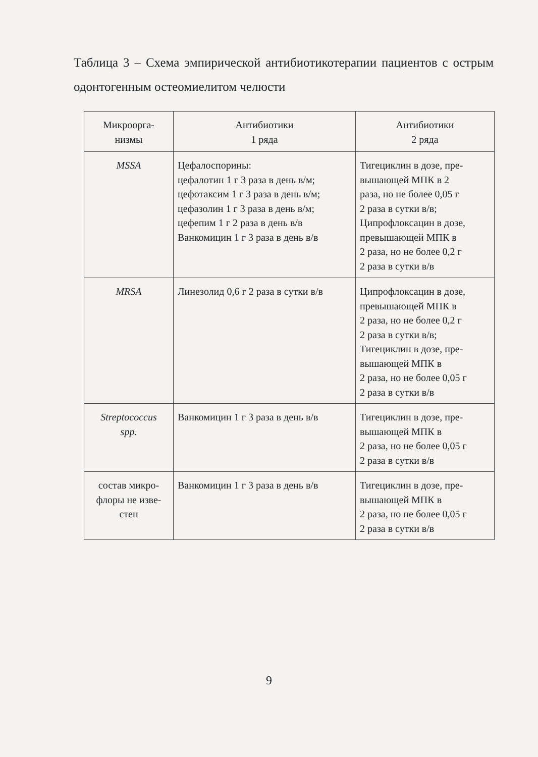Таблица 3 – Схема эмпирической антибиотикотерапии пациентов с острым одонтогенным остеомиелитом челюсти
| Микроорга- низмы | Антибиотики 1 ряда | Антибиотики 2 ряда |
| --- | --- | --- |
| MSSA | Цефалоспорины: цефалотин 1 г 3 раза в день в/м; цефотаксим 1 г 3 раза в день в/м; цефазолин 1 г 3 раза в день в/м; цефепим 1 г 2 раза в день в/в Ванкомицин 1 г 3 раза в день в/в | Тигециклин в дозе, пре- вышающей МПК в 2 раза, но не более 0,05 г 2 раза в сутки в/в; Ципрофлоксацин в дозе, превышающей МПК в 2 раза, но не более 0,2 г 2 раза в сутки в/в |
| MRSA | Линезолид 0,6 г 2 раза в сутки в/в | Ципрофлоксацин в дозе, превышающей МПК в 2 раза, но не более 0,2 г 2 раза в сутки в/в; Тигециклин в дозе, пре- вышающей МПК в 2 раза, но не более 0,05 г 2 раза в сутки в/в |
| Streptococcus spp. | Ванкомицин 1 г 3 раза в день в/в | Тигециклин в дозе, пре- вышающей МПК в 2 раза, но не более 0,05 г 2 раза в сутки в/в |
| состав микро- флоры не изве- стен | Ванкомицин 1 г 3 раза в день в/в | Тигециклин в дозе, пре- вышающей МПК в 2 раза, но не более 0,05 г 2 раза в сутки в/в |
9